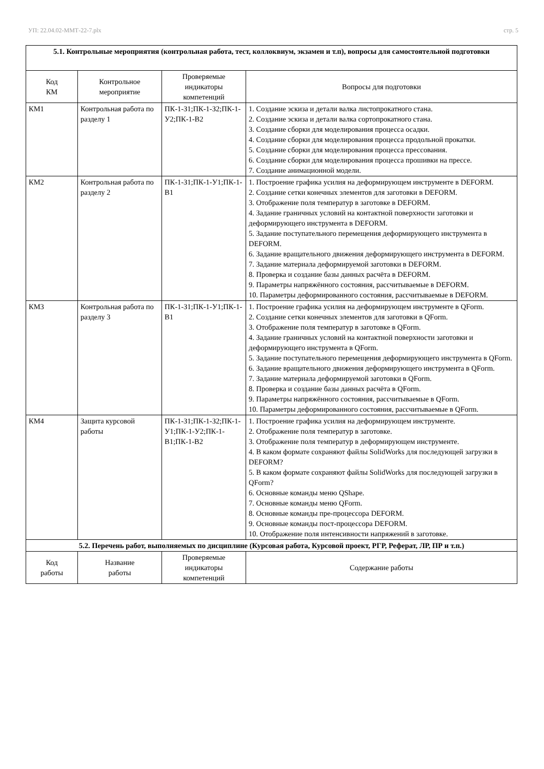УП: 22.04.02-ММТ-22-7.plx стр. 5
| 5.1. Контрольные мероприятия (контрольная работа, тест, коллоквиум, экзамен и т.п), вопросы для самостоятельной подготовки | | | |
| Код КМ | Контрольное мероприятие | Проверяемые индикаторы компетенций | Вопросы для подготовки |
| КМ1 | Контрольная работа по разделу 1 | ПК-1-З1;ПК-1-З2;ПК-1-У2;ПК-1-В2 | 1. Создание эскиза и детали валка листопрокатного стана. 2. Создание эскиза и детали валка сортопрокатного стана. 3. Создание сборки для моделирования процесса осадки. 4. Создание сборки для моделирования процесса продольной прокатки. 5. Создание сборки для моделирования процесса прессования. 6. Создание сборки для моделирования процесса прошивки на прессе. 7. Создание анимационной модели. |
| КМ2 | Контрольная работа по разделу 2 | ПК-1-З1;ПК-1-У1;ПК-1-В1 | 1. Построение графика усилия на деформирующем инструменте в DEFORM. 2. Создание сетки конечных элементов для заготовки в DEFORM. 3. Отображение поля температур в заготовке в DEFORM. 4. Задание граничных условий на контактной поверхности заготовки и деформирующего инструмента в DEFORM. 5. Задание поступательного перемещения деформирующего инструмента в DEFORM. 6. Задание вращательного движения деформирующего инструмента в DEFORM. 7. Задание материала деформируемой заготовки в DEFORM. 8. Проверка и создание базы данных расчёта в DEFORM. 9. Параметры напряжённого состояния, рассчитываемые в DEFORM. 10. Параметры деформированного состояния, рассчитываемые в DEFORM. |
| КМ3 | Контрольная работа по разделу 3 | ПК-1-З1;ПК-1-У1;ПК-1-В1 | 1. Построение графика усилия на деформирующем инструменте в QForm. 2. Создание сетки конечных элементов для заготовки в QForm. 3. Отображение поля температур в заготовке в QForm. 4. Задание граничных условий на контактной поверхности заготовки и деформирующего инструмента в QForm. 5. Задание поступательного перемещения деформирующего инструмента в QForm. 6. Задание вращательного движения деформирующего инструмента в QForm. 7. Задание материала деформируемой заготовки в QForm. 8. Проверка и создание базы данных расчёта в QForm. 9. Параметры напряжённого состояния, рассчитываемые в QForm. 10. Параметры деформированного состояния, рассчитываемые в QForm. |
| КМ4 | Защита курсовой работы | ПК-1-З1;ПК-1-З2;ПК-1-У1;ПК-1-У2;ПК-1-В1;ПК-1-В2 | 1. Построение графика усилия на деформирующем инструменте. 2. Отображение поля температур в заготовке. 3. Отображение поля температур в деформирующем инструменте. 4. В каком формате сохраняют файлы SolidWorks для последующей загрузки в DEFORM? 5. В каком формате сохраняют файлы SolidWorks для последующей загрузки в QForm? 6. Основные команды меню QShape. 7. Основные команды меню QForm. 8. Основные команды пре-процессора DEFORM. 9. Основные команды пост-процессора DEFORM. 10. Отображение поля интенсивности напряжений в заготовке. |
| 5.2. Перечень работ, выполняемых по дисциплине (Курсовая работа, Курсовой проект, РГР, Реферат, ЛР, ПР и т.п.) | | | |
| Код работы | Название работы | Проверяемые индикаторы компетенций | Содержание работы |